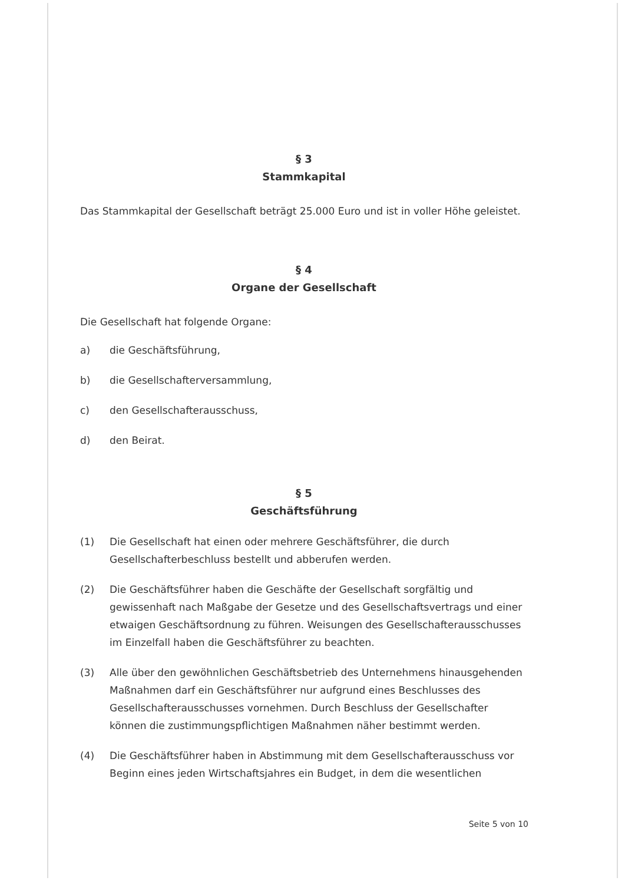§ 3
Stammkapital
Das Stammkapital der Gesellschaft beträgt 25.000 Euro und ist in voller Höhe geleistet.
§ 4
Organe der Gesellschaft
Die Gesellschaft hat folgende Organe:
a) die Geschäftsführung,
b) die Gesellschafterversammlung,
c) den Gesellschafterausschuss,
d) den Beirat.
§ 5
Geschäftsführung
(1) Die Gesellschaft hat einen oder mehrere Geschäftsführer, die durch Gesellschafterbeschluss bestellt und abberufen werden.
(2) Die Geschäftsführer haben die Geschäfte der Gesellschaft sorgfältig und gewissenhaft nach Maßgabe der Gesetze und des Gesellschaftsvertrags und einer etwaigen Geschäftsordnung zu führen. Weisungen des Gesellschafterausschusses im Einzelfall haben die Geschäftsführer zu beachten.
(3) Alle über den gewöhnlichen Geschäftsbetrieb des Unternehmens hinausgehenden Maßnahmen darf ein Geschäftsführer nur aufgrund eines Beschlusses des Gesellschafterausschusses vornehmen. Durch Beschluss der Gesellschafter können die zustimmungspflichtigen Maßnahmen näher bestimmt werden.
(4) Die Geschäftsführer haben in Abstimmung mit dem Gesellschafterausschuss vor Beginn eines jeden Wirtschaftsjahres ein Budget, in dem die wesentlichen
Seite 5 von 10